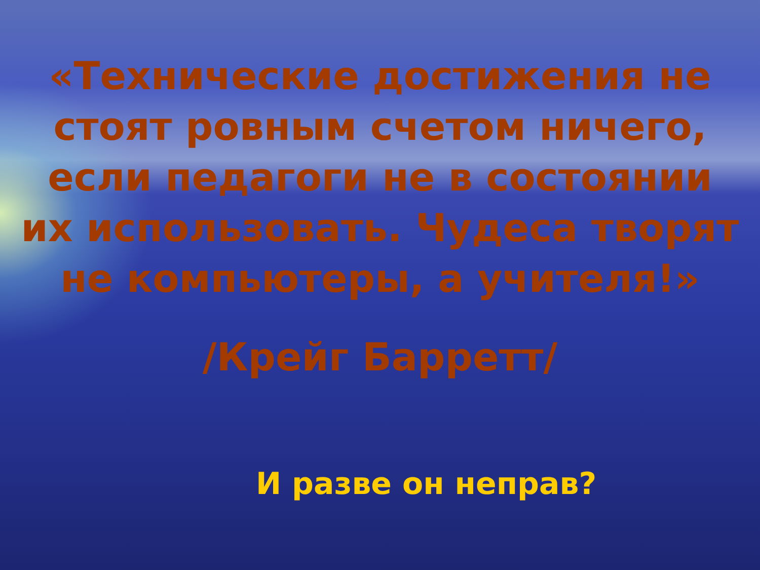«Технические достижения не стоят ровным счетом ничего, если педагоги не в состоянии их использовать. Чудеса творят не компьютеры, а учителя!»
/Крейг Барретт/
И разве он неправ?